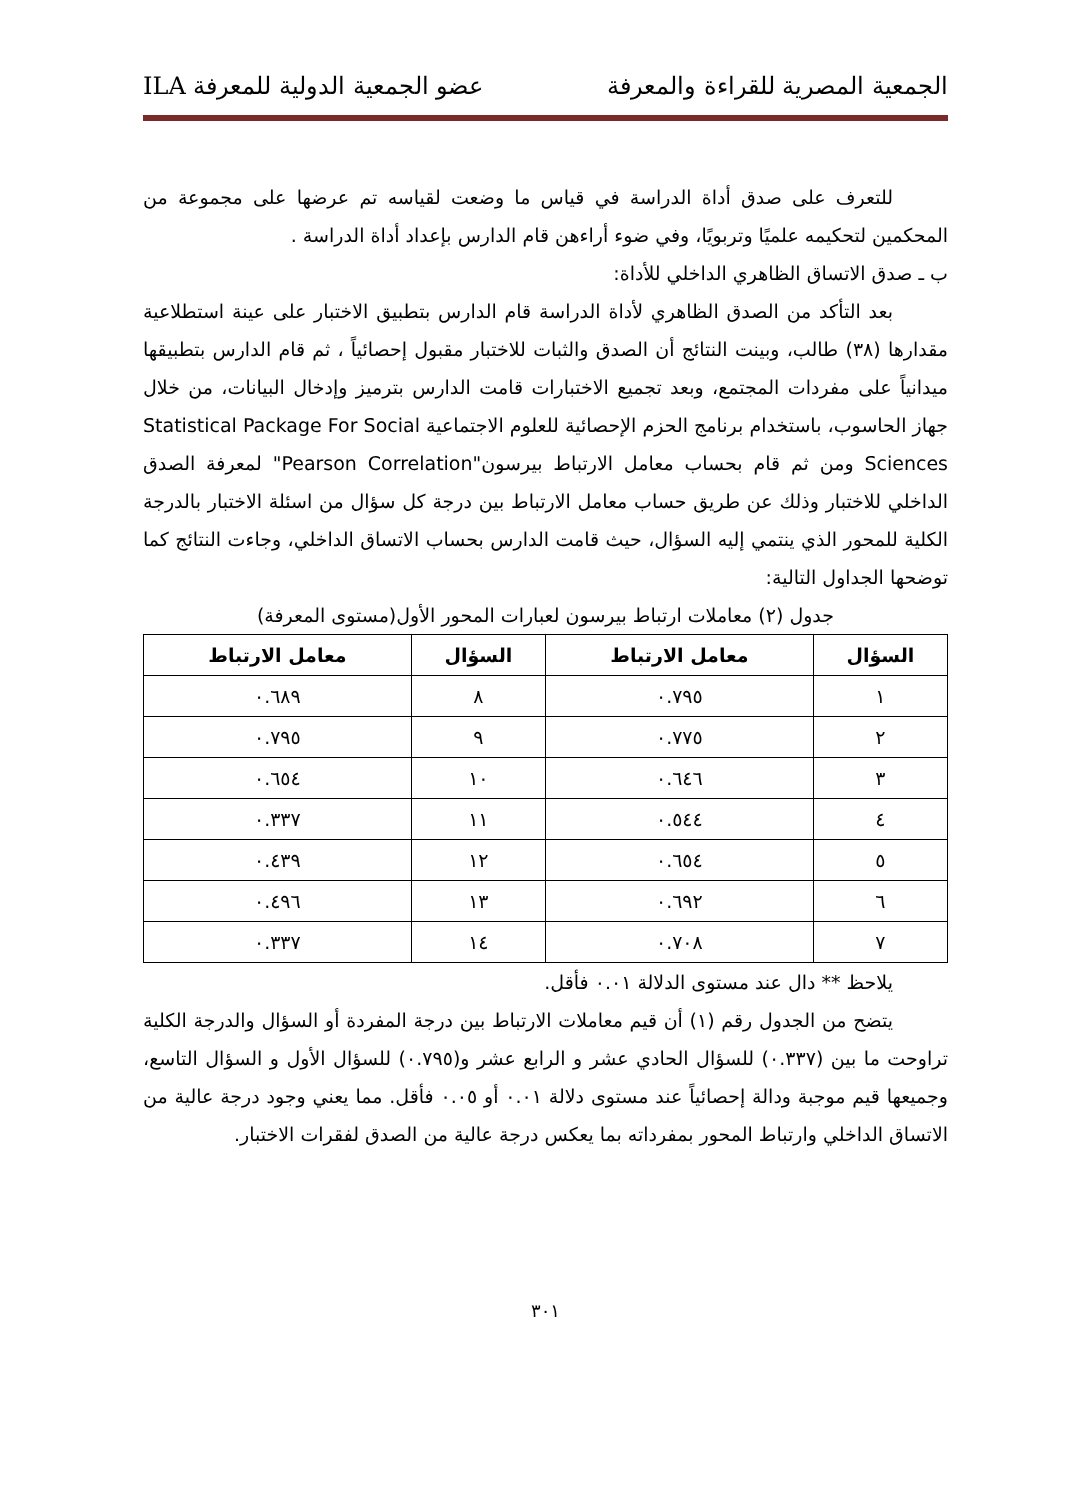الجمعية المصرية للقراءة والمعرفة عضو الجمعية الدولية للمعرفة ILA
للتعرف على صدق أداة الدراسة في قياس ما وضعت لقياسه تم عرضها على مجموعة من المحكمين لتحكيمه علميًا وتربويًا، وفي ضوء أراءهن قام الدارس بإعداد أداة الدراسة .
ب ـ صدق الاتساق الظاهري الداخلي للأداة:
بعد التأكد من الصدق الظاهري لأداة الدراسة قام الدارس بتطبيق الاختبار على عينة استطلاعية مقدارها (٣٨) طالب، وبينت النتائج أن الصدق والثبات للاختبار مقبول إحصائياً ، ثم قام الدارس بتطبيقها ميدانياً على مفردات المجتمع، وبعد تجميع الاختبارات قامت الدارس بترميز وإدخال البيانات، من خلال جهاز الحاسوب، باستخدام برنامج الحزم الإحصائية للعلوم الاجتماعية Statistical Package For Social Sciences ومن ثم قام بحساب معامل الارتباط بيرسون"Pearson Correlation" لمعرفة الصدق الداخلي للاختبار وذلك عن طريق حساب معامل الارتباط بين درجة كل سؤال من اسئلة الاختبار بالدرجة الكلية للمحور الذي ينتمي إليه السؤال، حيث قامت الدارس بحساب الاتساق الداخلي، وجاءت النتائج كما توضحها الجداول التالية:
جدول (٢) معاملات ارتباط بيرسون لعبارات المحور الأول(مستوى المعرفة)
| السؤال | معامل الارتباط | السؤال | معامل الارتباط |
| --- | --- | --- | --- |
| ١ | ٠.٧٩٥ | ٨ | ٠.٦٨٩ |
| ٢ | ٠.٧٧٥ | ٩ | ٠.٧٩٥ |
| ٣ | ٠.٦٤٦ | ١٠ | ٠.٦٥٤ |
| ٤ | ٠.٥٤٤ | ١١ | ٠.٣٣٧ |
| ٥ | ٠.٦٥٤ | ١٢ | ٠.٤٣٩ |
| ٦ | ٠.٦٩٢ | ١٣ | ٠.٤٩٦ |
| ٧ | ٠.٧٠٨ | ١٤ | ٠.٣٣٧ |
يلاحظ ** دال عند مستوى الدلالة ٠.٠١ فأقل.
يتضح من الجدول رقم (١) أن قيم معاملات الارتباط بين درجة المفردة أو السؤال والدرجة الكلية تراوحت ما بين (٠.٣٣٧) للسؤال الحادي عشر و الرابع عشر و(٠.٧٩٥) للسؤال الأول و السؤال التاسع، وجميعها قيم موجبة ودالة إحصائياً عند مستوى دلالة ٠.٠١ أو ٠.٠٥ فأقل. مما يعني وجود درجة عالية من الاتساق الداخلي وارتباط المحور بمفرداته بما يعكس درجة عالية من الصدق لفقرات الاختبار.
٣٠١